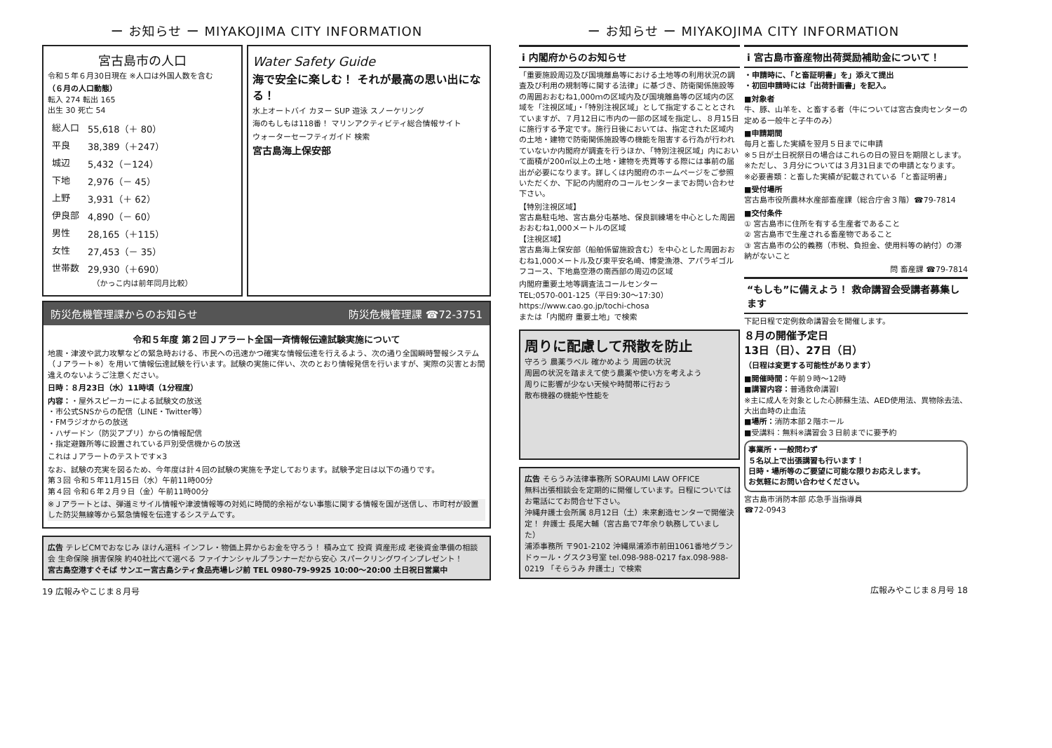ー お知らせ ー MIYAKOJIMA CITY INFORMATION
宮古島市の人口
令和５年６月30日現在 ※人口は外国人数を含む
（６月の人口動態）
転入 274 転出 165
出生 30 死亡 54
| 総人口 | 55,618（＋ 80） |
| 平良 | 38,389（＋247） |
| 城辺 | 5,432（－124） |
| 下地 | 2,976（－ 45） |
| 上野 | 3,931（＋ 62） |
| 伊良部 | 4,890（－ 60） |
| 男性 | 28,165（＋115） |
| 女性 | 27,453（－ 35） |
| 世帯数 | 29,930（＋690） |
（かっこ内は前年同月比較）
Water Safety Guide
海で安全に楽しむ！ それが最高の思い出になる！
水上オートバイ カヌー SUP 遊泳 スノーケリング
海のもしもは118番！ マリンアクティビティ総合情報サイト
ウォーターセーフティガイド 検索
宮古島海上保安部
防災危機管理課からのお知らせ 防災危機管理課 ☎72-3751
令和５年度 第２回Ｊアラート全国一斉情報伝達試験実施について
地震・津波や武力攻撃などの緊急時おける、市民への迅速かつ確実な情報伝達を行えるよう、次の通り全国瞬時警報システム（Ｊアラート※）を用いて情報伝達試験を行います。試験の実施に伴い、次のとおり情報発信を行いますが、実際の災害とお間違えのないようご注意ください。
日時：８月23日（水）11時頃（1分程度）
内容：・屋外スピーカーによる試験文の放送
・市公式SNSからの配信（LINE・Twitter等）
・FMラジオからの放送
・ハザードン（防災アプリ）からの情報配信
・指定避難所等に設置されている戸別受信機からの放送
これはＪアラートのテストです×3
なお、試験の充実を図るため、今年度は計４回の試験の実施を予定しております。試験予定日は以下の通りです。
第３回 令和５年11月15日（水）午前11時00分
第４回 令和６年２月９日（金）午前11時00分
※Ｊアラートとは、弾道ミサイル情報や津波情報等の対処に時間的余裕がない事態に関する情報を国が送信し、市町村が設置した防災無線等から緊急情報を伝達するシステムです。
広告 テレビCMでおなじみ ほけん選科 インフレ・物価上昇からお金を守ろう！ 積み立て 投資 資産形成 老後資金準備の相談会 生命保険 損害保険 約40社比べて選べる ファイナンシャルプランナーだから安心 スパークリングワインプレゼント！
宮古島空港すぐそば サンエー宮古島シティ食品売場レジ前 TEL 0980-79-9925 10:00〜20:00 土日祝日営業中
19 広報みやこじま８月号
ー お知らせ ー MIYAKOJIMA CITY INFORMATION
i 内閣府からのお知らせ
「重要施設周辺及び国境離島等における土地等の利用状況の調査及び利用の規制等に関する法律」に基づき、防衛関係施設等の周囲おおむね1,000ｍの区域内及び国境離島等の区域内の区域を「注視区域」・「特別注視区域」として指定することとされていますが、７月12日に市内の一部の区域を指定し、８月15日に施行する予定です。施行日後においては、指定された区域内の土地・建物で防衛関係施設等の機能を阻害する行為が行われていないか内閣府が調査を行うほか、「特別注視区域」内において面積が200㎡以上の土地・建物を売買等する際には事前の届出が必要になります。詳しくは内閣府のホームページをご参照いただくか、下記の内閣府のコールセンターまでお問い合わせ下さい。
【特別注視区域】
宮古島駐屯地、宮古島分屯基地、保良訓練場を中心とした周囲おおむね1,000メートルの区域
【注視区域】
宮古島海上保安部（船舶係留施設含む）を中心とした周囲おおむね1,000メートル及び東平安名崎、博愛漁港、アパラギゴルフコース、下地島空港の南西部の周辺の区域
内閣府重要土地等調査法コールセンター
TEL;0570-001-125（平日9:30～17:30）
https://www.cao.go.jp/tochi-chosa
または「内閣府 重要土地」で検索
周りに配慮して飛散を防止
守ろう 農薬ラベル 確かめよう 周囲の状況
周囲の状況を踏まえて使う農薬や使い方を考えよう
周りに影響が少ない天候や時間帯に行おう
散布機器の機能や性能を
広告 そらうみ法律事務所 SORAUMI LAW OFFICE
無料出張相談会を定期的に開催しています。日程についてはお電話にてお問合せ下さい。
沖縄弁護士会所属 8月12日（土）未来創造センターで開催決定！ 弁護士 長尾大輔（宮古島で7年余り執務していました）
浦添事務所 〒901-2102 沖縄県浦添市前田1061番地グランドゥール・グスク3号室 tel.098-988-0217 fax.098-988-0219 「そらうみ 弁護士」で検索
i 宮古島市畜産物出荷奨励補助金について！
・申請時に、「と畜証明書」を」添えて提出
・初回申請時には「出荷計画書」を記入。
■対象者
牛、豚、山羊を、と畜する者（牛については宮古食肉センターの定める一般牛と子牛のみ）
■申請期間
毎月と畜した実績を翌月５日までに申請
※５日が土日祝祭日の場合はこれらの日の翌日を期限とします。
※ただし、３月分については３月31日までの申請となります。
※必要書類：と畜した実績が記載されている「と畜証明書」
■受付場所
宮古島市役所農林水産部畜産課（総合庁舎３階）☎79-7814
■交付条件
① 宮古島市に住所を有する生産者であること
② 宮古島市で生産される畜産物であること
③ 宮古島市の公的義務（市税、負担金、使用料等の納付）の滞納がないこと
問 畜産課 ☎79-7814
“もしも”に備えよう！ 救命講習会受講者募集します
下記日程で定例救命講習会を開催します。
８月の開催予定日
13日（日）、27日（日）
（日程は変更する可能性があります）
■開催時間：午前９時～12時
■講習内容：普通救命講習Ⅰ
※主に成人を対象とした心肺蘇生法、AED使用法、異物除去法、大出血時の止血法
■場所：消防本部２階ホール
■受講料：無料※講習会３日前までに要予約
事業所・一般問わず
５名以上で出張講習も行います！
日時・場所等のご要望に可能な限りお応えします。
お気軽にお問い合わせください。
宮古島市消防本部 応急手当指導員
☎72-0943
広報みやこじま８月号 18